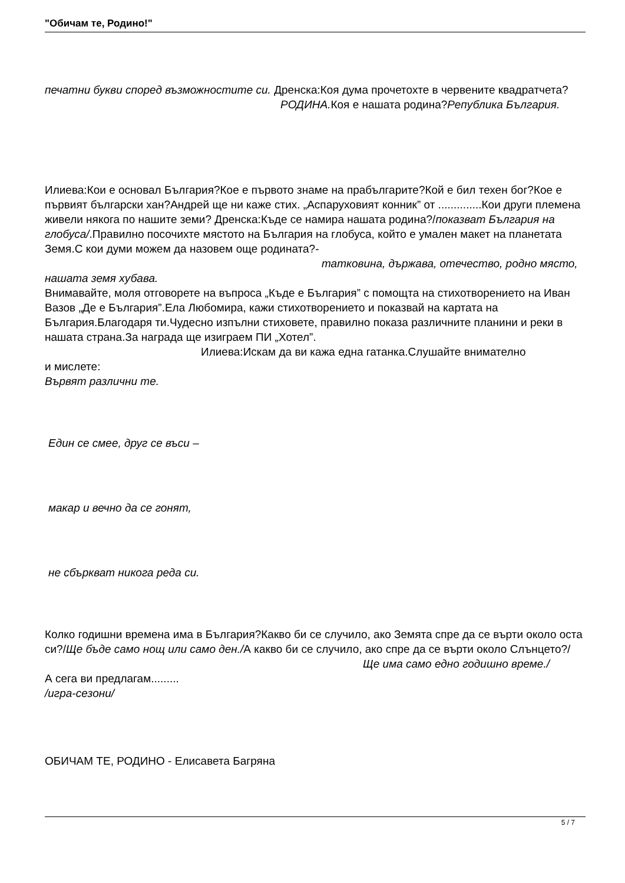"Обичам те, Родино!"
печатни букви според възможностите си. Дренска:Коя дума прочетохте в червените квадратчета? РОДИНА. Коя е нашата родина?Република България.
Илиева:Кои е основал България?Кое е първото знаме на прабългарите?Кой е бил техен бог?Кое е първият български хан?Андрей ще ни каже стих. „Аспаруховият конник” от ..............Кои други племена живели някога по нашите земи? Дренска:Къде се намира нашата родина?/показват България на глобуса/.Правилно посочихте мястото на България на глобуса, който е умален макет на планетата Земя.С кои думи можем да назовем още родината?- татковина, държава, отечество, родно място, нашата земя хубава.
Внимавайте, моля отговорете на въпроса „Къде е България” с помощта на стихотворението на Иван Вазов „Де е България”.Ела Любомира, кажи стихотворението и показвай на картата на България.Благодаря ти.Чудесно изпълни стиховете, правилно показа различните планини и реки в нашата страна.За награда ще изиграем ПИ „Хотел”.
Илиева:Искам да ви кажа една гатанка.Слушайте внимателно
и мислете:
Вървят различни те.
Един се смее, друг се въси –
макар и вечно да се гонят,
не сбъркват никога реда си.
Колко годишни времена има в България?Какво би се случило, ако Земята спре да се върти около оста си?/Ще бъде само нощ или само ден./А какво би се случило, ако спре да се върти около Слънцето?/ Ще има само едно годишно време./
А сега ви предлагам.........
/игра-сезони/
ОБИЧАМ ТЕ, РОДИНО - Елисавета Багряна
5 / 7